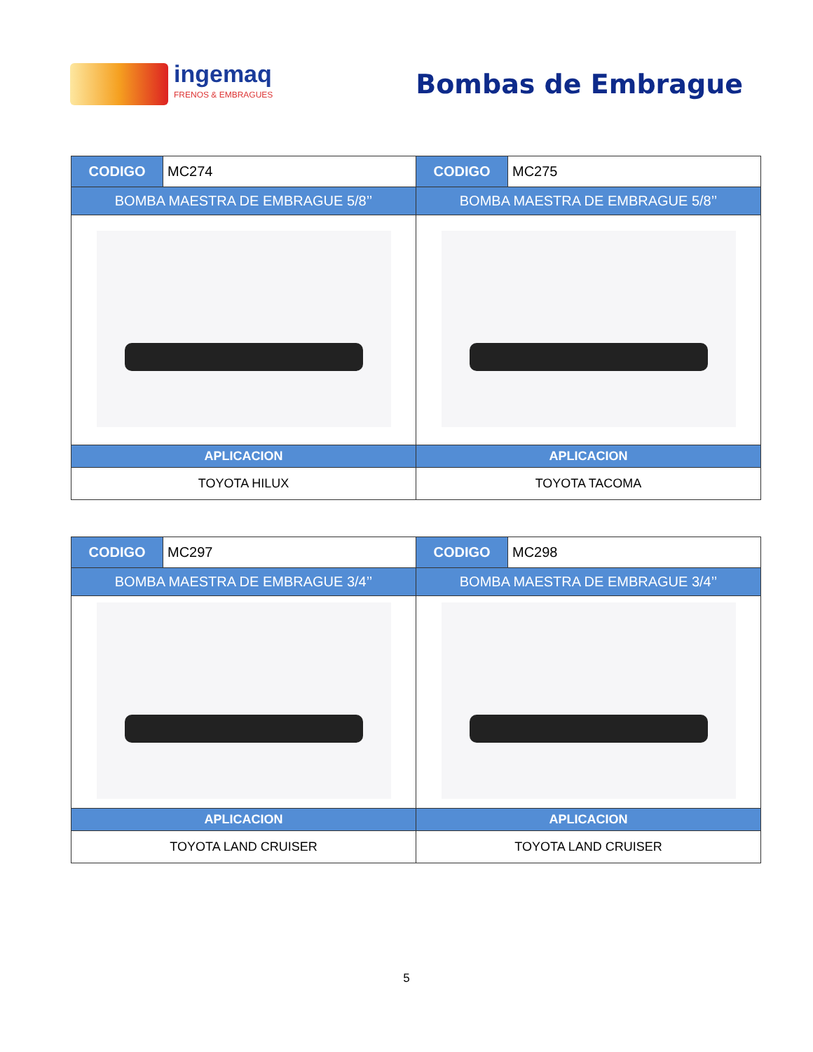ingemaq
FRENOS & EMBRAGUES
Bombas de Embrague
| CODIGO | MC274 | CODIGO | MC275 |
| BOMBA MAESTRA DE EMBRAGUE 5/8’’ | | BOMBA MAESTRA DE EMBRAGUE 5/8’’ | |
| APLICACION | | APLICACION | |
| TOYOTA HILUX | | TOYOTA TACOMA | |
| CODIGO | MC297 | CODIGO | MC298 |
| BOMBA MAESTRA DE EMBRAGUE 3/4’’ | | BOMBA MAESTRA DE EMBRAGUE 3/4’’ | |
| APLICACION | | APLICACION | |
| TOYOTA LAND CRUISER | | TOYOTA LAND CRUISER | |
5